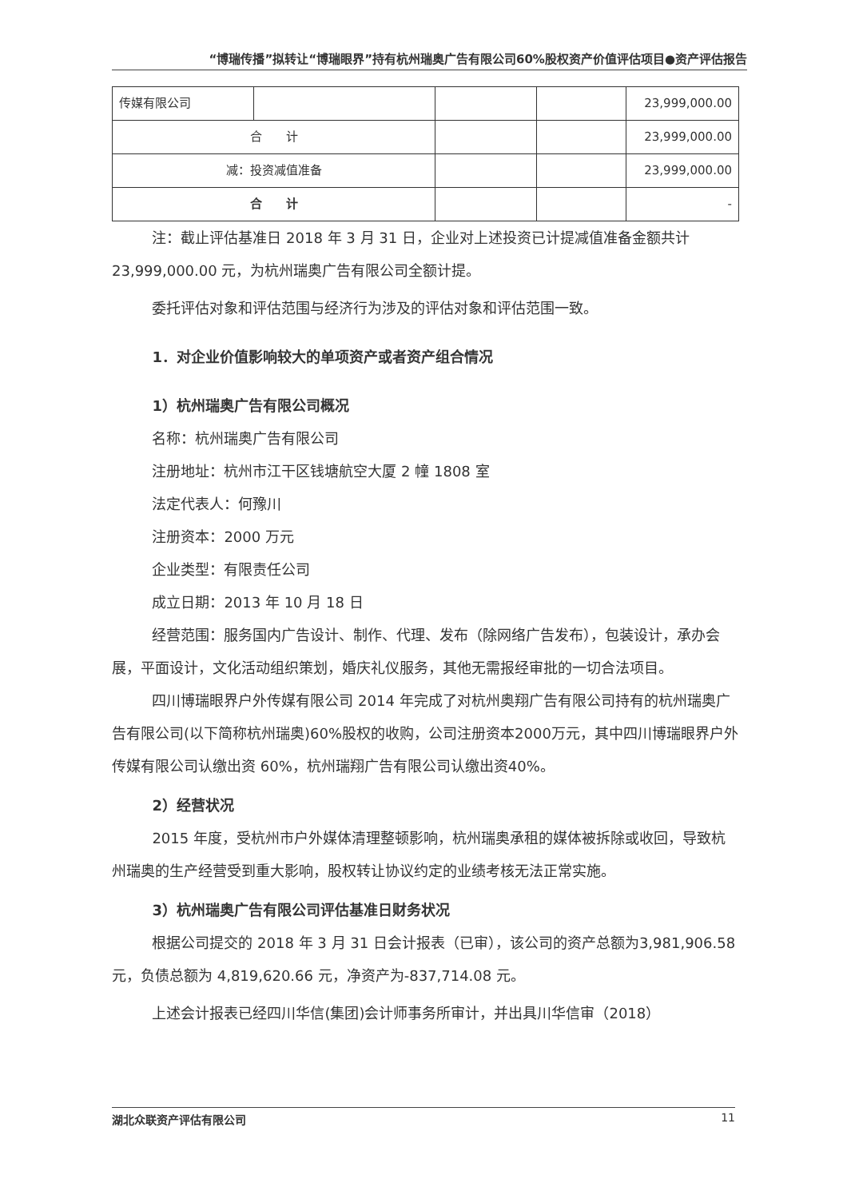“博瑞传播”拟转让“博瑞眼界”持有杭州瑞奥广告有限公司60%股权资产价值评估项目●资产评估报告
| 传媒有限公司 | | | | 23,999,000.00 |
| 合 计 | | | | 23,999,000.00 |
| 减：投资减值准备 | | | | 23,999,000.00 |
| 合 计 | | | | - |
注：截止评估基准日 2018 年 3 月 31 日，企业对上述投资已计提减值准备金额共计23,999,000.00 元，为杭州瑞奥广告有限公司全额计提。
委托评估对象和评估范围与经济行为涉及的评估对象和评估范围一致。
1．对企业价值影响较大的单项资产或者资产组合情况
1）杭州瑞奥广告有限公司概况
名称：杭州瑞奥广告有限公司
注册地址：杭州市江干区钱塘航空大厦 2 幢 1808 室
法定代表人：何豫川
注册资本：2000 万元
企业类型：有限责任公司
成立日期：2013 年 10 月 18 日
经营范围：服务国内广告设计、制作、代理、发布（除网络广告发布），包装设计，承办会展，平面设计，文化活动组织策划，婚庆礼仪服务，其他无需报经审批的一切合法项目。
四川博瑞眼界户外传媒有限公司 2014 年完成了对杭州奥翔广告有限公司持有的杭州瑞奥广告有限公司(以下简称杭州瑞奥)60%股权的收购，公司注册资本2000万元，其中四川博瑞眼界户外传媒有限公司认缴出资 60%，杭州瑞翔广告有限公司认缴出资40%。
2）经营状况
2015 年度，受杭州市户外媒体清理整顿影响，杭州瑞奥承租的媒体被拆除或收回，导致杭州瑞奥的生产经营受到重大影响，股权转让协议约定的业绩考核无法正常实施。
3）杭州瑞奥广告有限公司评估基准日财务状况
根据公司提交的 2018 年 3 月 31 日会计报表（已审），该公司的资产总额为3,981,906.58 元，负债总额为 4,819,620.66 元，净资产为-837,714.08 元。
上述会计报表已经四川华信(集团)会计师事务所审计，并出具川华信审（2018）
湖北众联资产评估有限公司 11